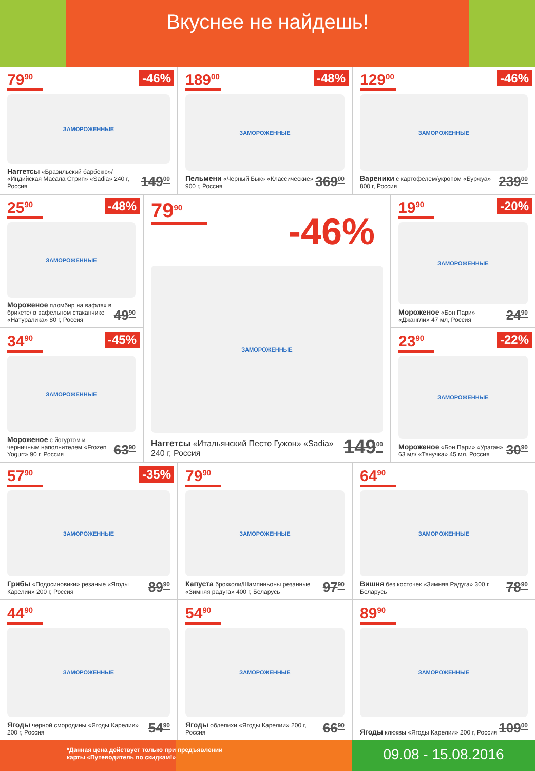Вкуснее не найдешь!
79<sup>90</sup>
-46%
ЗАМОРОЖЕННЫЕ
Наггетсы «Бразильский барбекю»/ «Индийская Масала Стрип» «Sadia» 240 г, Россия 149<sup>00</sup>
189<sup>00</sup>
-48%
ЗАМОРОЖЕННЫЕ
Пельмени «Черный Бык» «Классические» 900 г, Россия 369<sup>00</sup>
129<sup>00</sup>
-46%
ЗАМОРОЖЕННЫЕ
Вареники с картофелем/укропом «Буржуа» 800 г, Россия 239<sup>00</sup>
25<sup>90</sup>
-48%
ЗАМОРОЖЕННЫЕ
Мороженое пломбир на вафлях в брикете/ в вафельном стаканчике «Натуралика» 80 г, Россия 49<sup>90</sup>
34<sup>90</sup>
-45%
ЗАМОРОЖЕННЫЕ
Мороженое с йогуртом и черничным наполнителем «Frozen Yogurt» 90 г, Россия 63<sup>90</sup>
79<sup>90</sup>
-46%
ЗАМОРОЖЕННЫЕ
Наггетсы «Итальянский Песто Гужон» «Sadia» 240 г, Россия 149<sup>00</sup>
19<sup>90</sup>
-20%
ЗАМОРОЖЕННЫЕ
Мороженое «Бон Пари» «Джангли» 47 мл, Россия 24<sup>90</sup>
23<sup>90</sup>
-22%
ЗАМОРОЖЕННЫЕ
Мороженое «Бон Пари» «Ураган» 63 мл/ «Тянучка» 45 мл, Россия 30<sup>90</sup>
57<sup>90</sup>
-35%
ЗАМОРОЖЕННЫЕ
Грибы «Подосиновики» резаные «Ягоды Карелии» 200 г, Россия 89<sup>90</sup>
79<sup>90</sup>
ЗАМОРОЖЕННЫЕ
Капуста брокколи/Шампиньоны резанные «Зимняя радуга» 400 г, Беларусь 97<sup>90</sup>
64<sup>90</sup>
ЗАМОРОЖЕННЫЕ
Вишня без косточек «Зимняя Радуга» 300 г, Беларусь 78<sup>90</sup>
44<sup>90</sup>
ЗАМОРОЖЕННЫЕ
Ягоды черной смородины «Ягоды Карелии» 200 г, Россия 54<sup>90</sup>
54<sup>90</sup>
ЗАМОРОЖЕННЫЕ
Ягоды облепихи «Ягоды Карелии» 200 г, Россия 66<sup>90</sup>
89<sup>90</sup>
ЗАМОРОЖЕННЫЕ
Ягоды клюквы «Ягоды Карелии» 200 г, Россия 109<sup>00</sup>
*Данная цена действует только при предъявлении
карты «Путеводитель по скидкам!»
09.08 - 15.08.2016